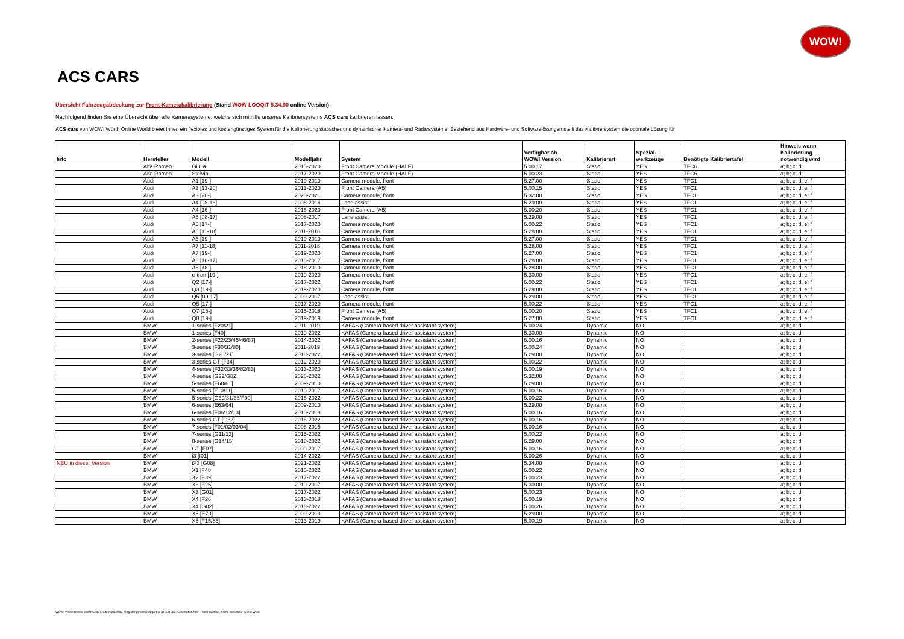WOW!
ACS CARS
Übersicht Fahrzeugabdeckung zur Front-Kamerakalibrierung (Stand WOW LOOQIT 5.34.00 online Version)
Nachfolgend finden Sie eine Übersicht über alle Kamerasysteme, welche sich mithilfe unseres Kalibriersystems ACS cars kalibrieren lassen.
ACS cars von WOW! Würth Online World bietet Ihnen ein flexibles und kostengünstiges System für die Kalibrierung statischer und dynamischer Kamera- und Radarsysteme. Bestehend aus Hardware- und Softwarelösungen stellt das Kalibriersystem die optimale Lösung für
| Info | Hersteller | Modell | Modelljahr | System | Verfügbar ab WOW! Version | Kalibrierart | Spezial- werkzeuge | Benötigte Kalibriertafel | Hinweis wann Kalibrierung notwendig wird |
| --- | --- | --- | --- | --- | --- | --- | --- | --- | --- |
| | Alfa Romeo | Giulia | 2015-2020 | Front Camera Module (HALF) | 5.00.17 | Static | YES | TFC6 | a; b; c; d; |
| | Alfa Romeo | Stelvio | 2017-2020 | Front Camera Module (HALF) | 5.00.23 | Static | YES | TFC6 | a; b; c; d; |
| | Audi | A1 [19-] | 2019-2019 | Camera module, front | 5.27.00 | Static | YES | TFC1 | a; b; c; d, e; f |
| | Audi | A3 [13-20] | 2013-2020 | Front Camera (A5) | 5.00.15 | Static | YES | TFC1 | a; b; c; d, e; f |
| | Audi | A3 [20-] | 2020-2021 | Camera module, front | 5.32.00 | Static | YES | TFC1 | a; b; c; d, e; f |
| | Audi | A4 [08-16] | 2008-2016 | Lane assist | 5.29.00 | Static | YES | TFC1 | a; b; c; d, e; f |
| | Audi | A4 [16-] | 2016-2020 | Front Camera (A5) | 5.00.20 | Static | YES | TFC1 | a; b; c; d, e; f |
| | Audi | A5 [08-17] | 2008-2017 | Lane assist | 5.29.00 | Static | YES | TFC1 | a; b; c; d, e; f |
| | Audi | A5 [17-] | 2017-2020 | Camera module, front | 5.00.22 | Static | YES | TFC1 | a; b; c; d, e; f |
| | Audi | A6 [11-18] | 2011-2018 | Camera module, front | 5.28.00 | Static | YES | TFC1 | a; b; c; d, e; f |
| | Audi | A6 [19-] | 2019-2019 | Camera module, front | 5.27.00 | Static | YES | TFC1 | a; b; c; d, e; f |
| | Audi | A7 [11-18] | 2011-2018 | Camera module, front | 5.28.00 | Static | YES | TFC1 | a; b; c; d, e; f |
| | Audi | A7 [19-] | 2019-2020 | Camera module, front | 5.27.00 | Static | YES | TFC1 | a; b; c; d, e; f |
| | Audi | A8 [10-17] | 2010-2017 | Camera module, front | 5.28.00 | Static | YES | TFC1 | a; b; c; d, e; f |
| | Audi | A8 [18-] | 2018-2019 | Camera module, front | 5.28.00 | Static | YES | TFC1 | a; b; c; d, e; f |
| | Audi | e-tron [19-] | 2019-2020 | Camera module, front | 5.30.00 | Static | YES | TFC1 | a; b; c; d, e; f |
| | Audi | Q2 [17-] | 2017-2022 | Camera module, front | 5.00.22 | Static | YES | TFC1 | a; b; c; d, e; f |
| | Audi | Q3 [19-] | 2019-2020 | Camera module, front | 5.29.00 | Static | YES | TFC1 | a; b; c; d, e; f |
| | Audi | Q5 [09-17] | 2009-2017 | Lane assist | 5.29.00 | Static | YES | TFC1 | a; b; c; d, e; f |
| | Audi | Q5 [17-] | 2017-2020 | Camera module, front | 5.00.22 | Static | YES | TFC1 | a; b; c; d, e; f |
| | Audi | Q7 [15-] | 2015-2018 | Front Camera (A5) | 5.00.20 | Static | YES | TFC1 | a; b; c; d, e; f |
| | Audi | Q8 [19-] | 2019-2019 | Camera module, front | 5.27.00 | Static | YES | TFC1 | a; b; c; d, e; f |
| | BMW | 1-series [F20/21] | 2011-2019 | KAFAS (Camera-based driver assistant system) | 5.00.24 | Dynamic | NO | | a; b; c; d |
| | BMW | 1-series [F40] | 2019-2022 | KAFAS (Camera-based driver assistant system) | 5.30.00 | Dynamic | NO | | a; b; c; d |
| | BMW | 2-series [F22/23/45/46/87] | 2014-2022 | KAFAS (Camera-based driver assistant system) | 5.00.16 | Dynamic | NO | | a; b; c; d |
| | BMW | 3-series [F30/31/80] | 2011-2019 | KAFAS (Camera-based driver assistant system) | 5.00.24 | Dynamic | NO | | a; b; c; d |
| | BMW | 3-series [G20/21] | 2018-2022 | KAFAS (Camera-based driver assistant system) | 5.29.00 | Dynamic | NO | | a; b; c; d |
| | BMW | 3-series GT [F34] | 2012-2020 | KAFAS (Camera-based driver assistant system) | 5.00.22 | Dynamic | NO | | a; b; c; d |
| | BMW | 4-series [F32/33/36/82/83] | 2013-2020 | KAFAS (Camera-based driver assistant system) | 5.00.19 | Dynamic | NO | | a; b; c; d |
| | BMW | 4-series [G22/G82] | 2020-2022 | KAFAS (Camera-based driver assistant system) | 5.32.00 | Dynamic | NO | | a; b; c; d |
| | BMW | 5-series [E60/61] | 2009-2010 | KAFAS (Camera-based driver assistant system) | 5.29.00 | Dynamic | NO | | a; b; c; d |
| | BMW | 5-series [F10/11] | 2010-2017 | KAFAS (Camera-based driver assistant system) | 5.00.16 | Dynamic | NO | | a; b; c; d |
| | BMW | 5-series [G30/31/38/F90] | 2016-2022 | KAFAS (Camera-based driver assistant system) | 5.00.22 | Dynamic | NO | | a; b; c; d |
| | BMW | 6-series [E63/64] | 2009-2010 | KAFAS (Camera-based driver assistant system) | 5.29.00 | Dynamic | NO | | a; b; c; d |
| | BMW | 6-series [F06/12/13] | 2010-2018 | KAFAS (Camera-based driver assistant system) | 5.00.16 | Dynamic | NO | | a; b; c; d |
| | BMW | 6-series GT [G32] | 2016-2022 | KAFAS (Camera-based driver assistant system) | 5.00.16 | Dynamic | NO | | a; b; c; d |
| | BMW | 7-series [F01/02/03/04] | 2008-2015 | KAFAS (Camera-based driver assistant system) | 5.00.16 | Dynamic | NO | | a; b; c; d |
| | BMW | 7-series [G11/12] | 2015-2022 | KAFAS (Camera-based driver assistant system) | 5.00.22 | Dynamic | NO | | a; b; c; d |
| | BMW | 8-series [G14/15] | 2018-2022 | KAFAS (Camera-based driver assistant system) | 5.29.00 | Dynamic | NO | | a; b; c; d |
| | BMW | GT [F07] | 2009-2017 | KAFAS (Camera-based driver assistant system) | 5.00.16 | Dynamic | NO | | a; b; c; d |
| | BMW | i3 [I01] | 2014-2022 | KAFAS (Camera-based driver assistant system) | 5.00.26 | Dynamic | NO | | a; b; c; d |
| NEU in dieser Version | BMW | iX3 [G08] | 2021-2022 | KAFAS (Camera-based driver assistant system) | 5.34.00 | Dynamic | NO | | a; b; c; d |
| | BMW | X1 [F48] | 2015-2022 | KAFAS (Camera-based driver assistant system) | 5.00.22 | Dynamic | NO | | a; b; c; d |
| | BMW | X2 [F39] | 2017-2022 | KAFAS (Camera-based driver assistant system) | 5.00.23 | Dynamic | NO | | a; b; c; d |
| | BMW | X3 [F25] | 2010-2017 | KAFAS (Camera-based driver assistant system) | 5.30.00 | Dynamic | NO | | a; b; c; d |
| | BMW | X3 [G01] | 2017-2022 | KAFAS (Camera-based driver assistant system) | 5.00.23 | Dynamic | NO | | a; b; c; d |
| | BMW | X4 [F26] | 2013-2018 | KAFAS (Camera-based driver assistant system) | 5.00.19 | Dynamic | NO | | a; b; c; d |
| | BMW | X4 [G02] | 2018-2022 | KAFAS (Camera-based driver assistant system) | 5.00.26 | Dynamic | NO | | a; b; c; d |
| | BMW | X5 [E70] | 2009-2013 | KAFAS (Camera-based driver assistant system) | 5.29.00 | Dynamic | NO | | a; b; c; d |
| | BMW | X5 [F15/85] | 2013-2019 | KAFAS (Camera-based driver assistant system) | 5.00.19 | Dynamic | NO | | a; b; c; d |
WOW! Würth Online World GmbH, Sitz Künzelsau, Registergericht Stuttgart HRB 738 283, Geschäftsführer: Frank Bartsch, Frank Konietzke, Mario Weiß